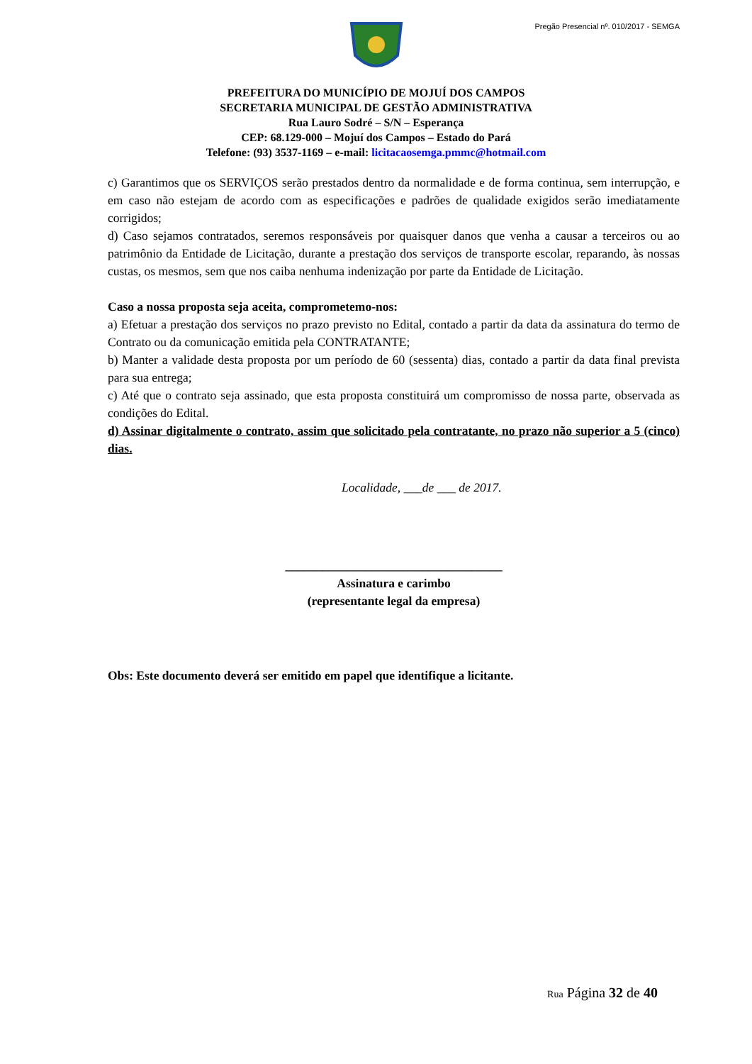Pregão Presencial nº. 010/2017 - SEMGA
PREFEITURA DO MUNICÍPIO DE MOJUÍ DOS CAMPOS
SECRETARIA MUNICIPAL DE GESTÃO ADMINISTRATIVA
Rua Lauro Sodré – S/N – Esperança
CEP: 68.129-000 – Mojuí dos Campos – Estado do Pará
Telefone: (93) 3537-1169 – e-mail: licitacaosemga.pmmc@hotmail.com
c) Garantimos que os SERVIÇOS serão prestados dentro da normalidade e de forma continua, sem interrupção, e em caso não estejam de acordo com as especificações e padrões de qualidade exigidos serão imediatamente corrigidos;
d) Caso sejamos contratados, seremos responsáveis por quaisquer danos que venha a causar a terceiros ou ao patrimônio da Entidade de Licitação, durante a prestação dos serviços de transporte escolar, reparando, às nossas custas, os mesmos, sem que nos caiba nenhuma indenização por parte da Entidade de Licitação.
Caso a nossa proposta seja aceita, comprometemo-nos:
a) Efetuar a prestação dos serviços no prazo previsto no Edital, contado a partir da data da assinatura do termo de Contrato ou da comunicação emitida pela CONTRATANTE;
b) Manter a validade desta proposta por um período de 60 (sessenta) dias, contado a partir da data final prevista para sua entrega;
c) Até que o contrato seja assinado, que esta proposta constituirá um compromisso de nossa parte, observada as condições do Edital.
d) Assinar digitalmente o contrato, assim que solicitado pela contratante, no prazo não superior a 5 (cinco) dias.
Localidade, ___de ___ de 2017.
___________________________________
Assinatura e carimbo
(representante legal da empresa)
Obs: Este documento deverá ser emitido em papel que identifique a licitante.
Rua Página 32 de 40